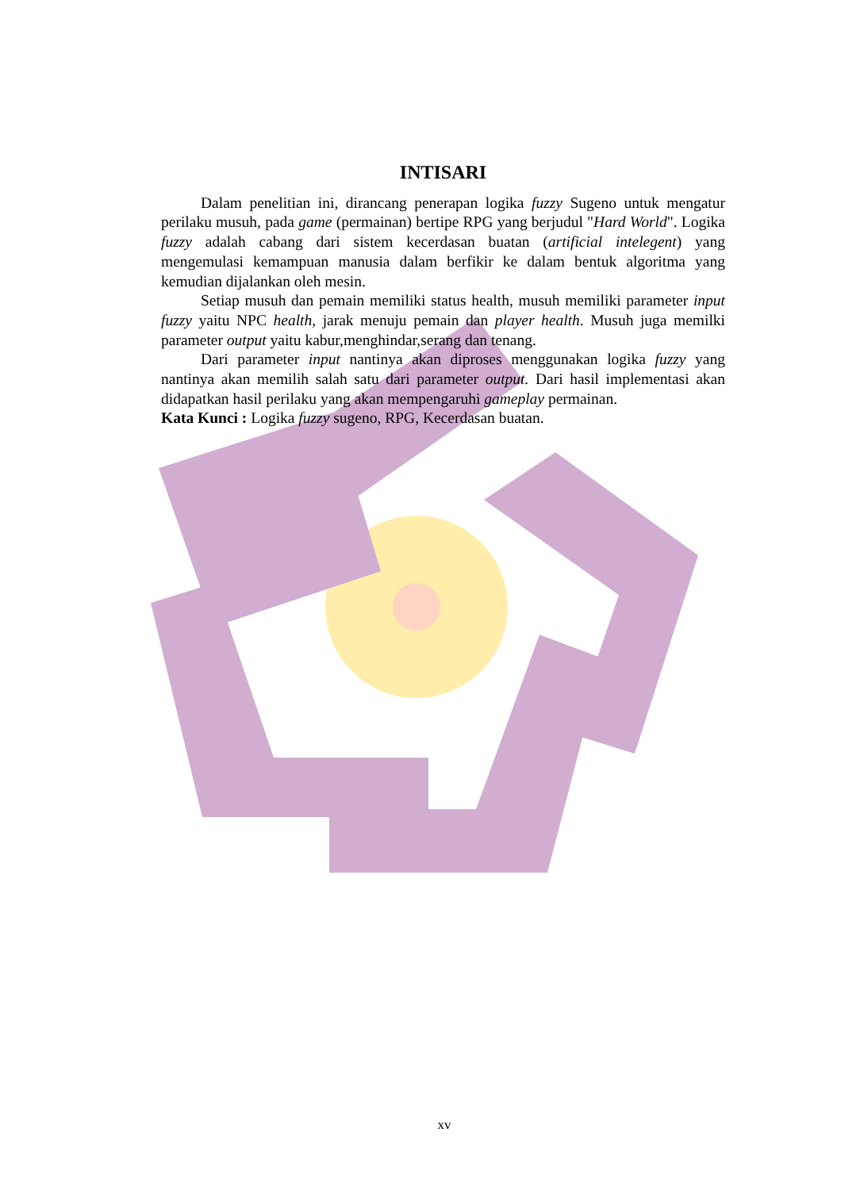INTISARI
Dalam penelitian ini, dirancang penerapan logika fuzzy Sugeno untuk mengatur perilaku musuh, pada game (permainan) bertipe RPG yang berjudul "Hard World". Logika fuzzy adalah cabang dari sistem kecerdasan buatan (artificial intelegent) yang mengemulasi kemampuan manusia dalam berfikir ke dalam bentuk algoritma yang kemudian dijalankan oleh mesin.
Setiap musuh dan pemain memiliki status health, musuh memiliki parameter input fuzzy yaitu NPC health, jarak menuju pemain dan player health. Musuh juga memilki parameter output yaitu kabur,menghindar,serang dan tenang.
Dari parameter input nantinya akan diproses menggunakan logika fuzzy yang nantinya akan memilih salah satu dari parameter output. Dari hasil implementasi akan didapatkan hasil perilaku yang akan mempengaruhi gameplay permainan.
Kata Kunci : Logika fuzzy sugeno, RPG, Kecerdasan buatan.
xv